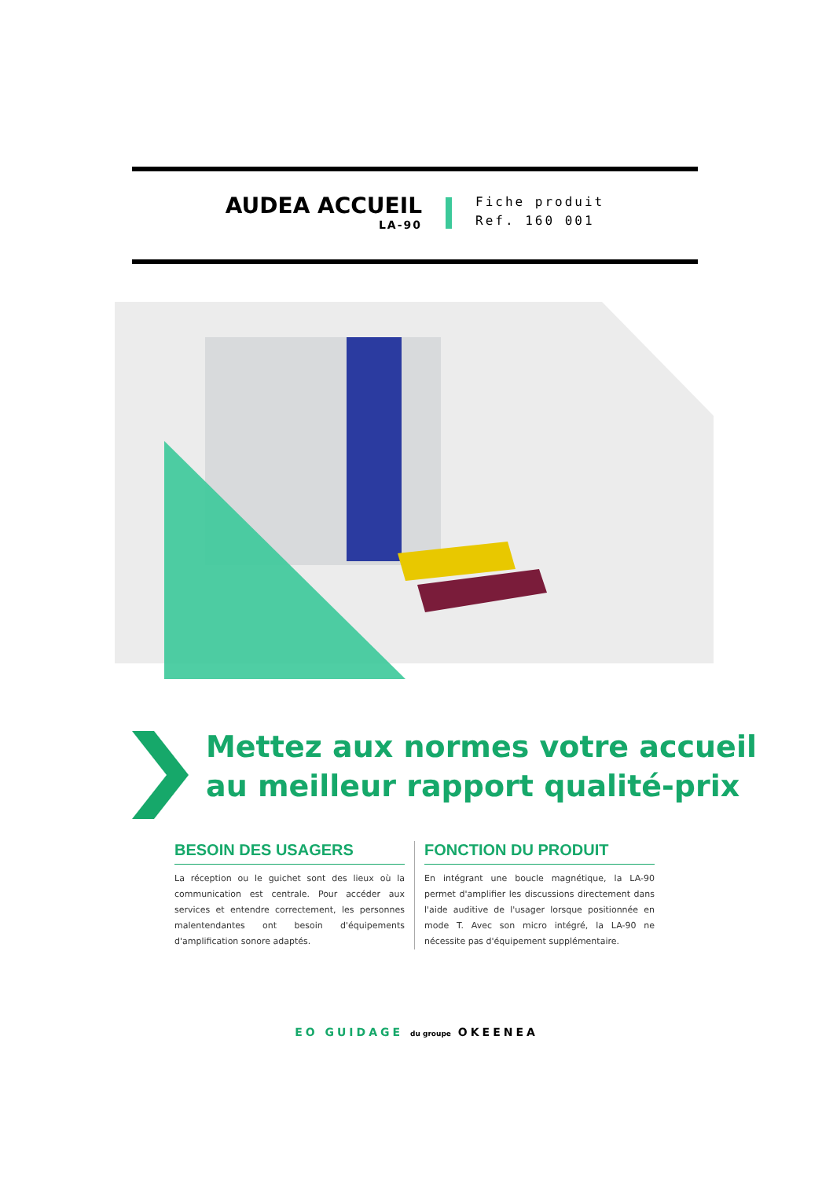AUDEA ACCUEIL
LA-90
Fiche produit
Ref. 160 001
Mettez aux normes votre accueil
au meilleur rapport qualité-prix
BESOIN DES USAGERS
La réception ou le guichet sont des lieux où la communication est centrale. Pour accéder aux services et entendre correctement, les personnes malentendantes ont besoin d'équipements d'amplification sonore adaptés.
FONCTION DU PRODUIT
En intégrant une boucle magnétique, la LA-90 permet d'amplifier les discussions directement dans l'aide auditive de l'usager lorsque positionnée en mode T. Avec son micro intégré, la LA-90 ne nécessite pas d'équipement supplémentaire.
EO GUIDAGE du groupe OKEENEA